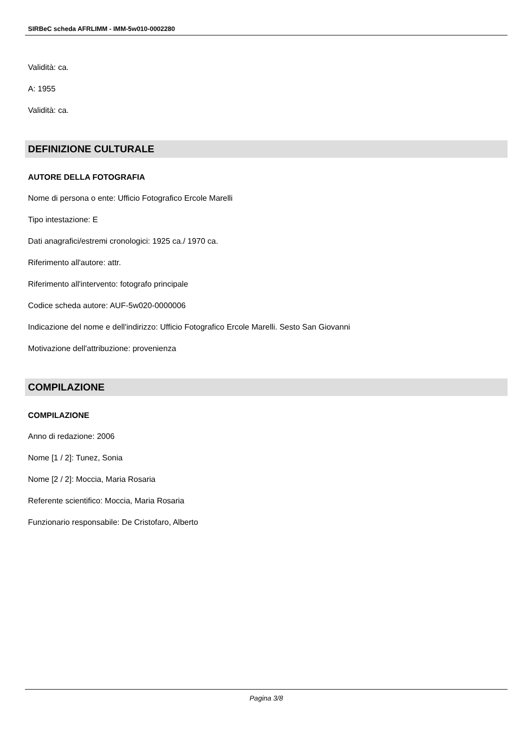SIRBeC scheda AFRLIMM - IMM-5w010-0002280
Validità: ca.
A: 1955
Validità: ca.
DEFINIZIONE CULTURALE
AUTORE DELLA FOTOGRAFIA
Nome di persona o ente: Ufficio Fotografico Ercole Marelli
Tipo intestazione: E
Dati anagrafici/estremi cronologici: 1925 ca./ 1970 ca.
Riferimento all'autore: attr.
Riferimento all'intervento: fotografo principale
Codice scheda autore: AUF-5w020-0000006
Indicazione del nome e dell'indirizzo: Ufficio Fotografico Ercole Marelli. Sesto San Giovanni
Motivazione dell'attribuzione: provenienza
COMPILAZIONE
COMPILAZIONE
Anno di redazione: 2006
Nome [1 / 2]: Tunez, Sonia
Nome [2 / 2]: Moccia, Maria Rosaria
Referente scientifico: Moccia, Maria Rosaria
Funzionario responsabile: De Cristofaro, Alberto
Pagina 3/8